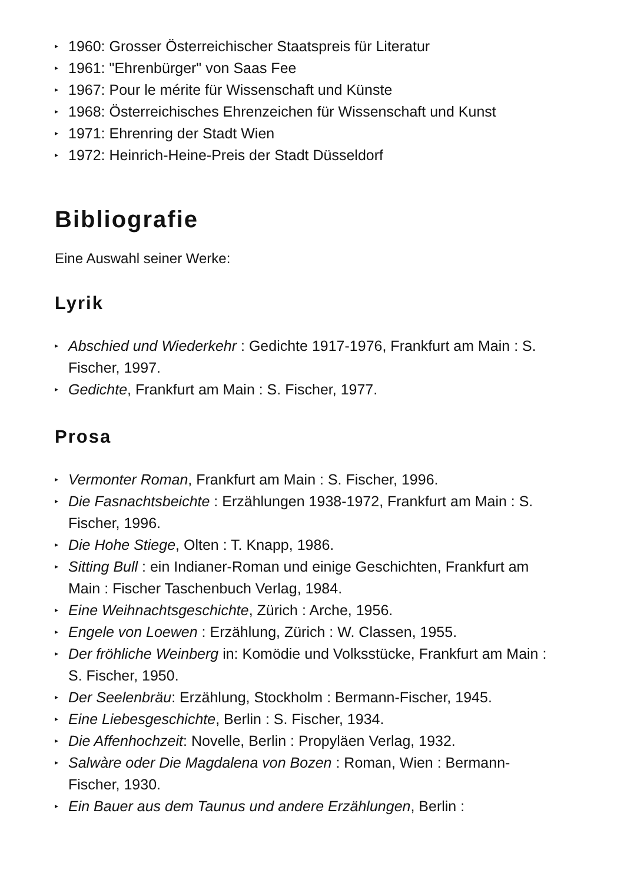▸ 1960: Grosser Österreichischer Staatspreis für Literatur
▸ 1961: "Ehrenbürger" von Saas Fee
▸ 1967: Pour le mérite für Wissenschaft und Künste
▸ 1968: Österreichisches Ehrenzeichen für Wissenschaft und Kunst
▸ 1971: Ehrenring der Stadt Wien
▸ 1972: Heinrich-Heine-Preis der Stadt Düsseldorf
Bibliografie
Eine Auswahl seiner Werke:
Lyrik
▸ Abschied und Wiederkehr : Gedichte 1917-1976, Frankfurt am Main : S. Fischer, 1997.
▸ Gedichte, Frankfurt am Main : S. Fischer, 1977.
Prosa
▸ Vermonter Roman, Frankfurt am Main : S. Fischer, 1996.
▸ Die Fasnachtsbeichte : Erzählungen 1938-1972, Frankfurt am Main : S. Fischer, 1996.
▸ Die Hohe Stiege, Olten : T. Knapp, 1986.
▸ Sitting Bull : ein Indianer-Roman und einige Geschichten, Frankfurt am Main : Fischer Taschenbuch Verlag, 1984.
▸ Eine Weihnachtsgeschichte, Zürich : Arche, 1956.
▸ Engele von Loewen : Erzählung, Zürich : W. Classen, 1955.
▸ Der fröhliche Weinberg in: Komödie und Volksstücke, Frankfurt am Main : S. Fischer, 1950.
▸ Der Seelenbräu: Erzählung, Stockholm : Bermann-Fischer, 1945.
▸ Eine Liebesgeschichte, Berlin : S. Fischer, 1934.
▸ Die Affenhochzeit: Novelle, Berlin : Propyläen Verlag, 1932.
▸ Salwàre oder Die Magdalena von Bozen : Roman, Wien : Bermann-Fischer, 1930.
▸ Ein Bauer aus dem Taunus und andere Erzählungen, Berlin :